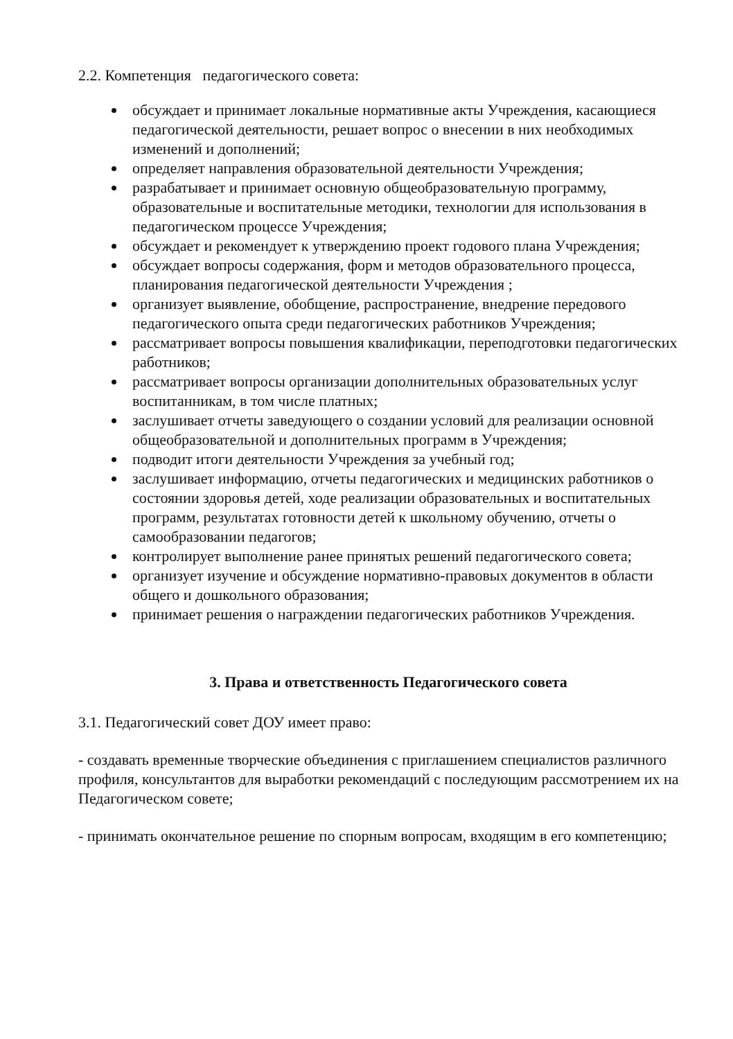2.2. Компетенция педагогического совета:
обсуждает и принимает локальные нормативные акты Учреждения, касающиеся педагогической деятельности, решает вопрос о внесении в них необходимых изменений и дополнений;
определяет направления образовательной деятельности Учреждения;
разрабатывает и принимает основную общеобразовательную программу, образовательные и воспитательные методики, технологии для использования в педагогическом процессе Учреждения;
обсуждает и рекомендует к утверждению проект годового плана Учреждения;
обсуждает вопросы содержания, форм и методов образовательного процесса, планирования педагогической деятельности Учреждения ;
организует выявление, обобщение, распространение, внедрение передового педагогического опыта среди педагогических работников Учреждения;
рассматривает вопросы повышения квалификации, переподготовки педагогических работников;
рассматривает вопросы организации дополнительных образовательных услуг воспитанникам, в том числе платных;
заслушивает отчеты заведующего о создании условий для реализации основной общеобразовательной и дополнительных программ в Учреждения;
подводит итоги деятельности Учреждения за учебный год;
заслушивает информацию, отчеты педагогических и медицинских работников о состоянии здоровья детей, ходе реализации образовательных и воспитательных программ, результатах готовности детей к школьному обучению, отчеты о самообразовании педагогов;
контролирует выполнение ранее принятых решений педагогического совета;
организует изучение и обсуждение нормативно-правовых документов в области общего и дошкольного образования;
принимает решения о награждении педагогических работников Учреждения.
3. Права и ответственность Педагогического совета
3.1. Педагогический совет ДОУ имеет право:
- создавать временные творческие объединения с приглашением специалистов различного профиля, консультантов для выработки рекомендаций с последующим рассмотрением их на Педагогическом совете;
- принимать окончательное решение по спорным вопросам, входящим в его компетенцию;